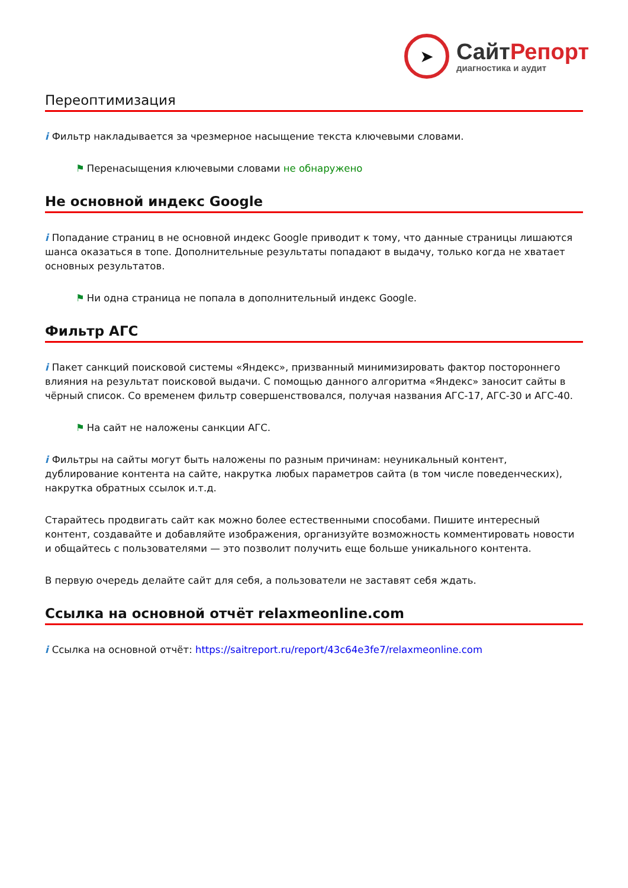➤
СайтРепорт
диагностика и аудит
Переоптимизация
i Фильтр накладывается за чрезмерное насыщение текста ключевыми словами.
⚑ Перенасыщения ключевыми словами не обнаружено
Не основной индекс Google
i Попадание страниц в не основной индекс Google приводит к тому, что данные страницы лишаются шанса оказаться в топе. Дополнительные результаты попадают в выдачу, только когда не хватает основных результатов.
⚑ Ни одна страница не попала в дополнительный индекс Google.
Фильтр АГС
i Пакет санкций поисковой системы «Яндекс», призванный минимизировать фактор постороннего влияния на результат поисковой выдачи. С помощью данного алгоритма «Яндекс» заносит сайты в чёрный список. Со временем фильтр совершенствовался, получая названия АГС-17, АГС-30 и АГС-40.
⚑ На сайт не наложены санкции АГС.
i Фильтры на сайты могут быть наложены по разным причинам: неуникальный контент, дублирование контента на сайте, накрутка любых параметров сайта (в том числе поведенческих), накрутка обратных ссылок и.т.д.
Старайтесь продвигать сайт как можно более естественными способами. Пишите интересный контент, создавайте и добавляйте изображения, организуйте возможность комментировать новости и общайтесь с пользователями — это позволит получить еще больше уникального контента.
В первую очередь делайте сайт для себя, а пользователи не заставят себя ждать.
Ссылка на основной отчёт relaxmeonline.com
i Ссылка на основной отчёт: https://saitreport.ru/report/43c64e3fe7/relaxmeonline.com